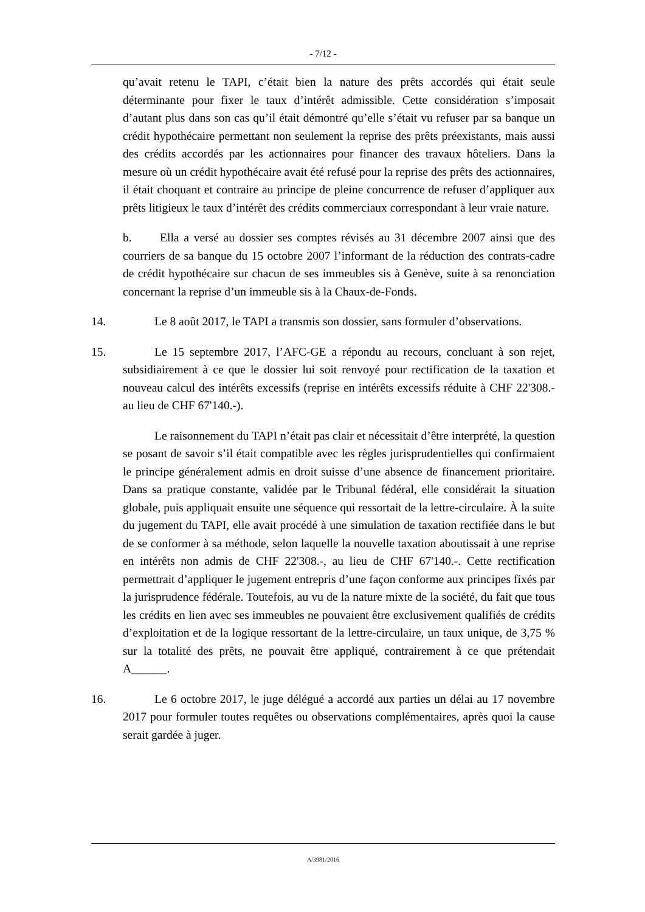- 7/12 -
qu’avait retenu le TAPI, c’était bien la nature des prêts accordés qui était seule déterminante pour fixer le taux d’intérêt admissible. Cette considération s’imposait d’autant plus dans son cas qu’il était démontré qu’elle s’était vu refuser par sa banque un crédit hypothécaire permettant non seulement la reprise des prêts préexistants, mais aussi des crédits accordés par les actionnaires pour financer des travaux hôteliers. Dans la mesure où un crédit hypothécaire avait été refusé pour la reprise des prêts des actionnaires, il était choquant et contraire au principe de pleine concurrence de refuser d’appliquer aux prêts litigieux le taux d’intérêt des crédits commerciaux correspondant à leur vraie nature.
b. Ella a versé au dossier ses comptes révisés au 31 décembre 2007 ainsi que des courriers de sa banque du 15 octobre 2007 l’informant de la réduction des contrats-cadre de crédit hypothécaire sur chacun de ses immeubles sis à Genève, suite à sa renonciation concernant la reprise d’un immeuble sis à la Chaux-de-Fonds.
14. Le 8 août 2017, le TAPI a transmis son dossier, sans formuler d’observations.
15. Le 15 septembre 2017, l’AFC-GE a répondu au recours, concluant à son rejet, subsidiairement à ce que le dossier lui soit renvoyé pour rectification de la taxation et nouveau calcul des intérêts excessifs (reprise en intérêts excessifs réduite à CHF 22'308.- au lieu de CHF 67'140.-).
Le raisonnement du TAPI n’était pas clair et nécessitait d’être interprété, la question se posant de savoir s’il était compatible avec les règles jurisprudentielles qui confirmaient le principe généralement admis en droit suisse d’une absence de financement prioritaire. Dans sa pratique constante, validée par le Tribunal fédéral, elle considérait la situation globale, puis appliquait ensuite une séquence qui ressortait de la lettre-circulaire. À la suite du jugement du TAPI, elle avait procédé à une simulation de taxation rectifiée dans le but de se conformer à sa méthode, selon laquelle la nouvelle taxation aboutissait à une reprise en intérêts non admis de CHF 22'308.-, au lieu de CHF 67'140.-. Cette rectification permettrait d’appliquer le jugement entrepris d’une façon conforme aux principes fixés par la jurisprudence fédérale. Toutefois, au vu de la nature mixte de la société, du fait que tous les crédits en lien avec ses immeubles ne pouvaient être exclusivement qualifiés de crédits d’exploitation et de la logique ressortant de la lettre-circulaire, un taux unique, de 3,75 % sur la totalité des prêts, ne pouvait être appliqué, contrairement à ce que prétendait A______.
16. Le 6 octobre 2017, le juge délégué a accordé aux parties un délai au 17 novembre 2017 pour formuler toutes requêtes ou observations complémentaires, après quoi la cause serait gardée à juger.
A/3981/2016